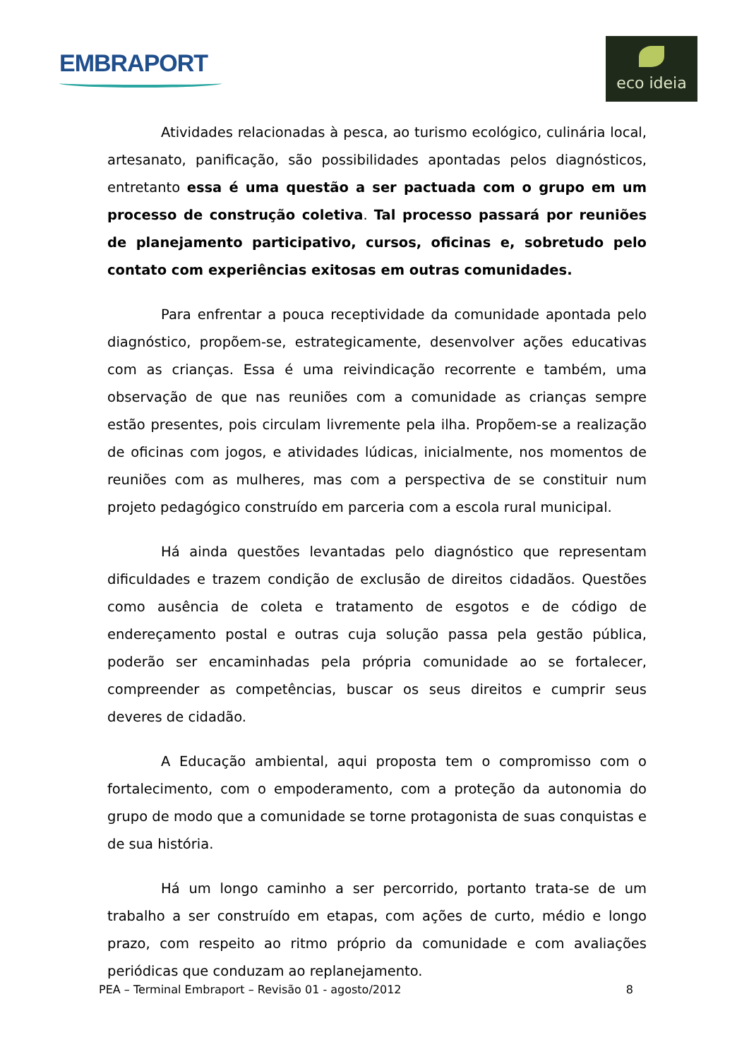EMBRAPORT
eco ideia
Atividades relacionadas à pesca, ao turismo ecológico, culinária local, artesanato, panificação, são possibilidades apontadas pelos diagnósticos, entretanto essa é uma questão a ser pactuada com o grupo em um processo de construção coletiva. Tal processo passará por reuniões de planejamento participativo, cursos, oficinas e, sobretudo pelo contato com experiências exitosas em outras comunidades.
Para enfrentar a pouca receptividade da comunidade apontada pelo diagnóstico, propõem-se, estrategicamente, desenvolver ações educativas com as crianças. Essa é uma reivindicação recorrente e também, uma observação de que nas reuniões com a comunidade as crianças sempre estão presentes, pois circulam livremente pela ilha. Propõem-se a realização de oficinas com jogos, e atividades lúdicas, inicialmente, nos momentos de reuniões com as mulheres, mas com a perspectiva de se constituir num projeto pedagógico construído em parceria com a escola rural municipal.
Há ainda questões levantadas pelo diagnóstico que representam dificuldades e trazem condição de exclusão de direitos cidadãos. Questões como ausência de coleta e tratamento de esgotos e de código de endereçamento postal e outras cuja solução passa pela gestão pública, poderão ser encaminhadas pela própria comunidade ao se fortalecer, compreender as competências, buscar os seus direitos e cumprir seus deveres de cidadão.
A Educação ambiental, aqui proposta tem o compromisso com o fortalecimento, com o empoderamento, com a proteção da autonomia do grupo de modo que a comunidade se torne protagonista de suas conquistas e de sua história.
Há um longo caminho a ser percorrido, portanto trata-se de um trabalho a ser construído em etapas, com ações de curto, médio e longo prazo, com respeito ao ritmo próprio da comunidade e com avaliações periódicas que conduzam ao replanejamento.
PEA – Terminal Embraport – Revisão 01 - agosto/2012 8